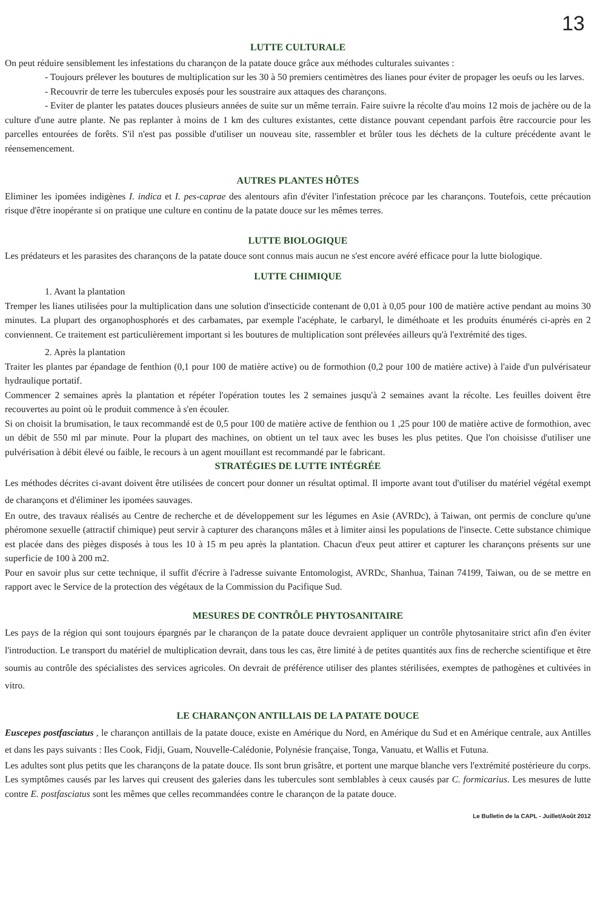13
LUTTE CULTURALE
On peut réduire sensiblement les infestations du charançon de la patate douce grâce aux méthodes culturales suivantes :
- Toujours prélever les boutures de multiplication sur les 30 à 50 premiers centimètres des lianes pour éviter de propager les oeufs ou les larves.
- Recouvrir de terre les tubercules exposés pour les soustraire aux attaques des charançons.
- Eviter de planter les patates douces plusieurs années de suite sur un même terrain. Faire suivre la récolte d'au moins 12 mois de jachère ou de la culture d'une autre plante. Ne pas replanter à moins de 1 km des cultures existantes, cette distance pouvant cependant parfois être raccourcie pour les parcelles entourées de forêts. S'il n'est pas possible d'utiliser un nouveau site, rassembler et brûler tous les déchets de la culture précédente avant le réensemencement.
AUTRES PLANTES HÔTES
Eliminer les ipomées indigènes I. indica et I. pes-caprae des alentours afin d'éviter l'infestation précoce par les charançons. Toutefois, cette précaution risque d'être inopérante si on pratique une culture en continu de la patate douce sur les mêmes terres.
LUTTE BIOLOGIQUE
Les prédateurs et les parasites des charançons de la patate douce sont connus mais aucun ne s'est encore avéré efficace pour la lutte biologique.
LUTTE CHIMIQUE
1. Avant la plantation
Tremper les lianes utilisées pour la multiplication dans une solution d'insecticide contenant de 0,01 à 0,05 pour 100 de matière active pendant au moins 30 minutes. La plupart des organophosphorés et des carbamates, par exemple l'acéphate, le carbaryl, le diméthoate et les produits énumérés ci-après en 2 conviennent. Ce traitement est particulièrement important si les boutures de multiplication sont prélevées ailleurs qu'à l'extrémité des tiges.
2. Après la plantation
Traiter les plantes par épandage de fenthion (0,1 pour 100 de matière active) ou de formothion (0,2 pour 100 de matière active) à l'aide d'un pulvérisateur hydraulique portatif.
Commencer 2 semaines après la plantation et répéter l'opération toutes les 2 semaines jusqu'à 2 semaines avant la récolte. Les feuilles doivent être recouvertes au point où le produit commence à s'en écouler.
Si on choisit la brumisation, le taux recommandé est de 0,5 pour 100 de matière active de fenthion ou 1 ,25 pour 100 de matière active de formothion, avec un débit de 550 ml par minute. Pour la plupart des machines, on obtient un tel taux avec les buses les plus petites. Que l'on choisisse d'utiliser une pulvérisation à débit élevé ou faible, le recours à un agent mouillant est recommandé par le fabricant.
STRATÉGIES DE LUTTE INTÉGRÉE
Les méthodes décrites ci-avant doivent être utilisées de concert pour donner un résultat optimal. Il importe avant tout d'utiliser du matériel végétal exempt de charançons et d'éliminer les ipomées sauvages.
En outre, des travaux réalisés au Centre de recherche et de développement sur les légumes en Asie (AVRDc), à Taiwan, ont permis de conclure qu'une phéromone sexuelle (attractif chimique) peut servir à capturer des charançons mâles et à limiter ainsi les populations de l'insecte. Cette substance chimique est placée dans des pièges disposés à tous les 10 à 15 m peu après la plantation. Chacun d'eux peut attirer et capturer les charançons présents sur une superficie de 100 à 200 m2.
Pour en savoir plus sur cette technique, il suffit d'écrire à l'adresse suivante Entomologist, AVRDc, Shanhua, Tainan 74199, Taiwan, ou de se mettre en rapport avec le Service de la protection des végétaux de la Commission du Pacifique Sud.
MESURES DE CONTRÔLE PHYTOSANITAIRE
Les pays de la région qui sont toujours épargnés par le charançon de la patate douce devraient appliquer un contrôle phytosanitaire strict afin d'en éviter l'introduction. Le transport du matériel de multiplication devrait, dans tous les cas, être limité à de petites quantités aux fins de recherche scientifique et être soumis au contrôle des spécialistes des services agricoles. On devrait de préférence utiliser des plantes stérilisées, exemptes de pathogènes et cultivées in vitro.
LE CHARANÇON ANTILLAIS DE LA PATATE DOUCE
Euscepes postfasciatus , le charançon antillais de la patate douce, existe en Amérique du Nord, en Amérique du Sud et en Amérique centrale, aux Antilles et dans les pays suivants : Iles Cook, Fidji, Guam, Nouvelle-Calédonie, Polynésie française, Tonga, Vanuatu, et Wallis et Futuna.
Les adultes sont plus petits que les charançons de la patate douce. Ils sont brun grisâtre, et portent une marque blanche vers l'extrémité postérieure du corps. Les symptômes causés par les larves qui creusent des galeries dans les tubercules sont semblables à ceux causés par C. formicarius. Les mesures de lutte contre E. postfasciatus sont les mêmes que celles recommandées contre le charançon de la patate douce.
Le Bulletin de la CAPL - Juillet/Août 2012